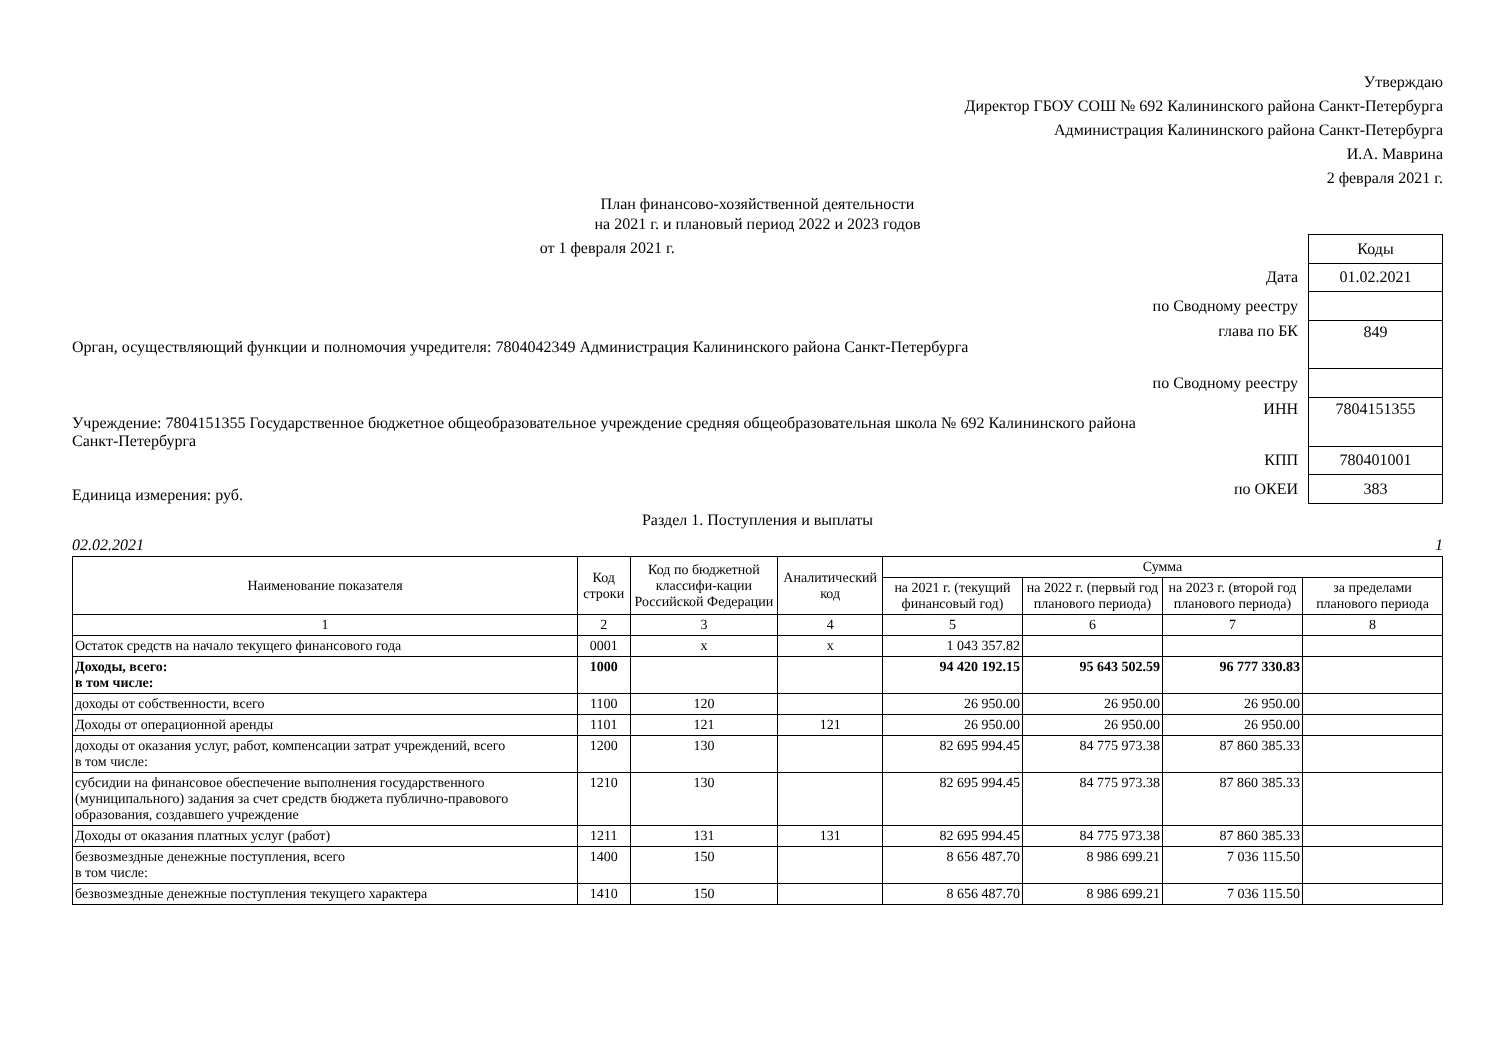Утверждаю
Директор ГБОУ СОШ № 692 Калининского района Санкт-Петербурга
Администрация Калининского района Санкт-Петербурга
И.А. Маврина
2 февраля 2021 г.
План финансово-хозяйственной деятельности
на 2021 г. и плановый период 2022 и 2023 годов
от 1 февраля 2021 г.
Орган, осуществляющий функции и полномочия учредителя: 7804042349 Администрация Калининского района Санкт-Петербурга
Учреждение: 7804151355 Государственное бюджетное общеобразовательное учреждение средняя общеобразовательная школа № 692 Калининского района Санкт-Петербурга
Единица измерения: руб.
| | Коды |
| Дата | 01.02.2021 |
| по Сводному реестру | |
| глава по БК | 849 |
| по Сводному реестру | |
| ИНН | 7804151355 |
| КПП | 780401001 |
| по ОКЕИ | 383 |
Раздел 1. Поступления и выплаты
02.02.2021 1
| Наименование показателя | Код строки | Код по бюджетной классифи-кации Российской Федерации | Аналитический код | Сумма | | | |
| --- | --- | --- | --- | --- | --- | --- | --- |
| | | | | на 2021 г. (текущий финансовый год) | на 2022 г. (первый год планового периода) | на 2023 г. (второй год планового периода) | за пределами планового периода |
| 1 | 2 | 3 | 4 | 5 | 6 | 7 | 8 |
| Остаток средств на начало текущего финансового года | 0001 | x | x | 1 043 357.82 | | | |
| Доходы, всего: в том числе: | 1000 | | | 94 420 192.15 | 95 643 502.59 | 96 777 330.83 | |
| доходы от собственности, всего | 1100 | 120 | | 26 950.00 | 26 950.00 | 26 950.00 | |
| Доходы от операционной аренды | 1101 | 121 | 121 | 26 950.00 | 26 950.00 | 26 950.00 | |
| доходы от оказания услуг, работ, компенсации затрат учреждений, всего в том числе: | 1200 | 130 | | 82 695 994.45 | 84 775 973.38 | 87 860 385.33 | |
| субсидии на финансовое обеспечение выполнения государственного (муниципального) задания за счет средств бюджета публично-правового образования, создавшего учреждение | 1210 | 130 | | 82 695 994.45 | 84 775 973.38 | 87 860 385.33 | |
| Доходы от оказания платных услуг (работ) | 1211 | 131 | 131 | 82 695 994.45 | 84 775 973.38 | 87 860 385.33 | |
| безвозмездные денежные поступления, всего в том числе: | 1400 | 150 | | 8 656 487.70 | 8 986 699.21 | 7 036 115.50 | |
| безвозмездные денежные поступления текущего характера | 1410 | 150 | | 8 656 487.70 | 8 986 699.21 | 7 036 115.50 | |